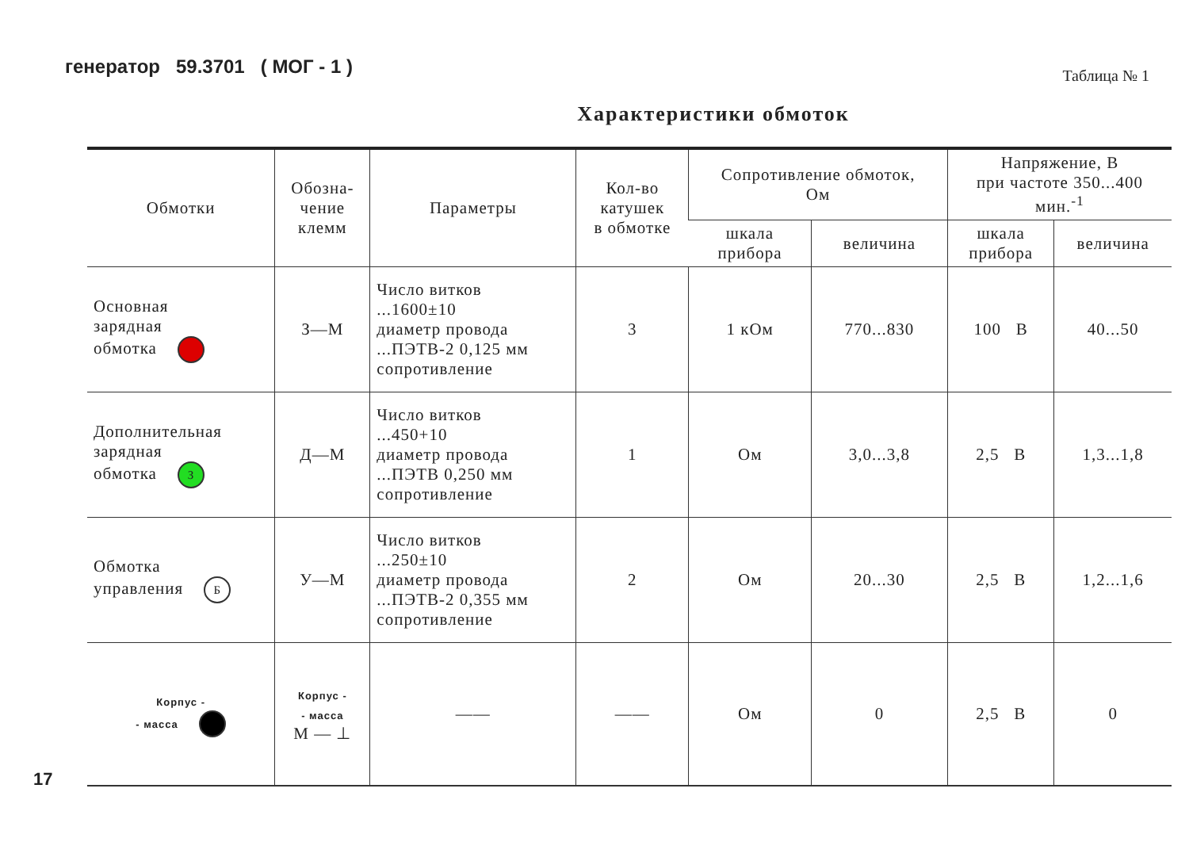генератор 59.3701 ( МОГ - 1 )
Таблица № 1
Характеристики обмоток
| Обмотки | Обозна- чение клемм | Параметры | Кол-во катушек в обмотке | Сопротивление обмоток, Ом | | Напряжение, В при частоте 350...400 мин.<sup>-1</sup> | |
| --- | --- | --- | --- | --- | --- | --- | --- |
| | | | | шкала прибора | величина | шкала прибора | величина |
| Основная зарядная обмотка | З—М | Число витков ...1600±10 диаметр провода ...ПЭТВ-2 0,125 мм сопротивление | 3 | 1 кОм | 770...830 | 100 В | 40...50 |
| Дополнительная зарядная обмотка З | Д—М | Число витков ...450+10 диаметр провода ...ПЭТВ 0,250 мм сопротивление | 1 | Ом | 3,0...3,8 | 2,5 В | 1,3...1,8 |
| Обмотка управления Б | У—М | Число витков ...250±10 диаметр провода ...ПЭТВ-2 0,355 мм сопротивление | 2 | Ом | 20...30 | 2,5 В | 1,2...1,6 |
| Корпус - - масса | Корпус - - масса М — ⊥ | —— | —— | Ом | 0 | 2,5 В | 0 |
17